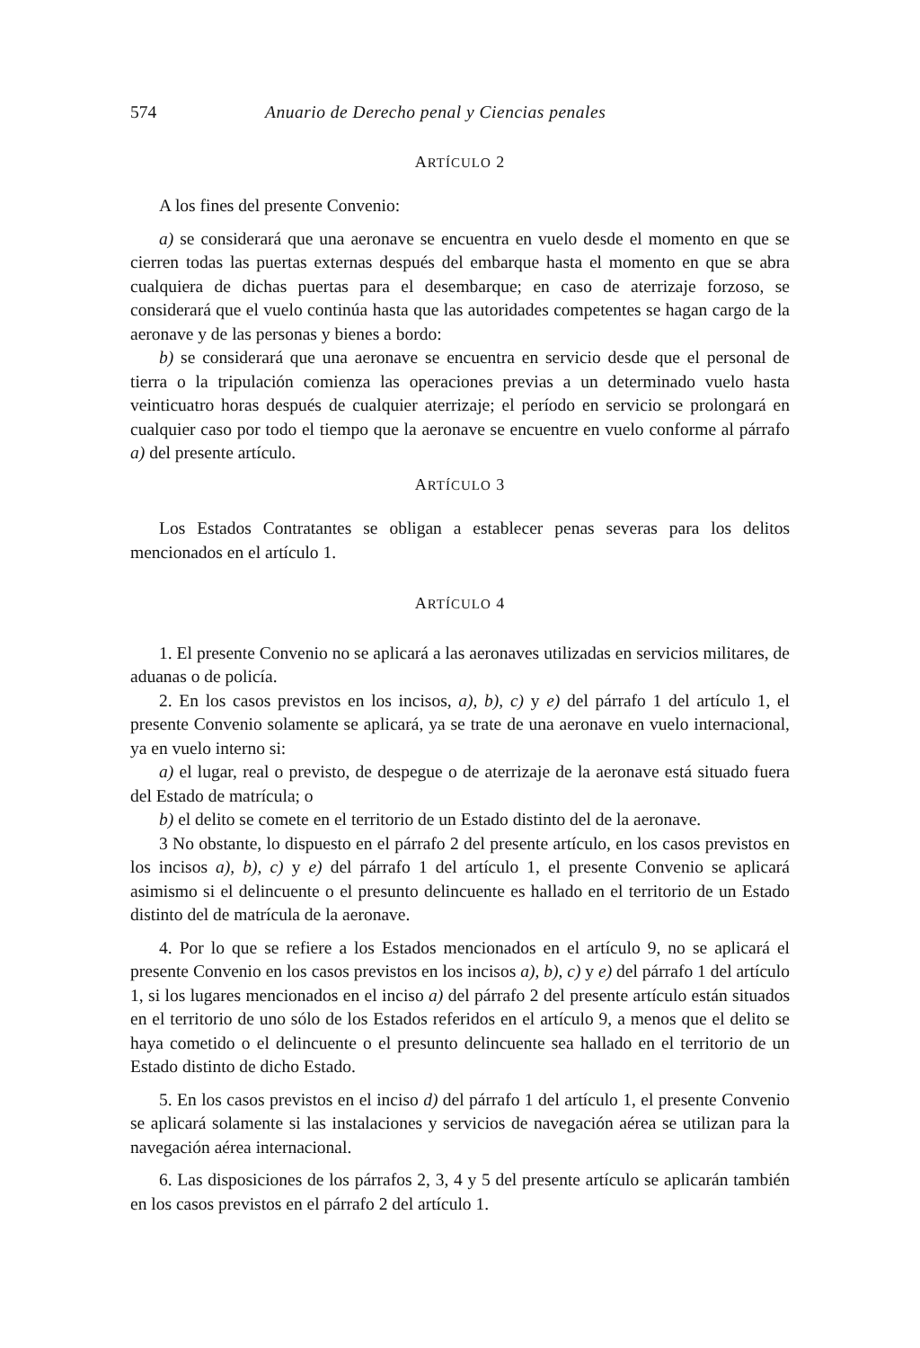574 Anuario de Derecho penal y Ciencias penales
ARTÍCULO 2
A los fines del presente Convenio:
a) se considerará que una aeronave se encuentra en vuelo desde el momento en que se cierren todas las puertas externas después del embarque hasta el momento en que se abra cualquiera de dichas puertas para el desembarque; en caso de aterrizaje forzoso, se considerará que el vuelo continúa hasta que las autoridades competentes se hagan cargo de la aeronave y de las personas y bienes a bordo:
b) se considerará que una aeronave se encuentra en servicio desde que el personal de tierra o la tripulación comienza las operaciones previas a un determinado vuelo hasta veinticuatro horas después de cualquier aterrizaje; el período en servicio se prolongará en cualquier caso por todo el tiempo que la aeronave se encuentre en vuelo conforme al párrafo a) del presente artículo.
ARTÍCULO 3
Los Estados Contratantes se obligan a establecer penas severas para los delitos mencionados en el artículo 1.
ARTÍCULO 4
1. El presente Convenio no se aplicará a las aeronaves utilizadas en servicios militares, de aduanas o de policía.
2. En los casos previstos en los incisos, a), b), c) y e) del párrafo 1 del artículo 1, el presente Convenio solamente se aplicará, ya se trate de una aeronave en vuelo internacional, ya en vuelo interno si:
a) el lugar, real o previsto, de despegue o de aterrizaje de la aeronave está situado fuera del Estado de matrícula; o
b) el delito se comete en el territorio de un Estado distinto del de la aeronave.
3 No obstante, lo dispuesto en el párrafo 2 del presente artículo, en los casos previstos en los incisos a), b), c) y e) del párrafo 1 del artículo 1, el presente Convenio se aplicará asimismo si el delincuente o el presunto delincuente es hallado en el territorio de un Estado distinto del de matrícula de la aeronave.
4. Por lo que se refiere a los Estados mencionados en el artículo 9, no se aplicará el presente Convenio en los casos previstos en los incisos a), b), c) y e) del párrafo 1 del artículo 1, si los lugares mencionados en el inciso a) del párrafo 2 del presente artículo están situados en el territorio de uno sólo de los Estados referidos en el artículo 9, a menos que el delito se haya cometido o el delincuente o el presunto delincuente sea hallado en el territorio de un Estado distinto de dicho Estado.
5. En los casos previstos en el inciso d) del párrafo 1 del artículo 1, el presente Convenio se aplicará solamente si las instalaciones y servicios de navegación aérea se utilizan para la navegación aérea internacional.
6. Las disposiciones de los párrafos 2, 3, 4 y 5 del presente artículo se aplicarán también en los casos previstos en el párrafo 2 del artículo 1.